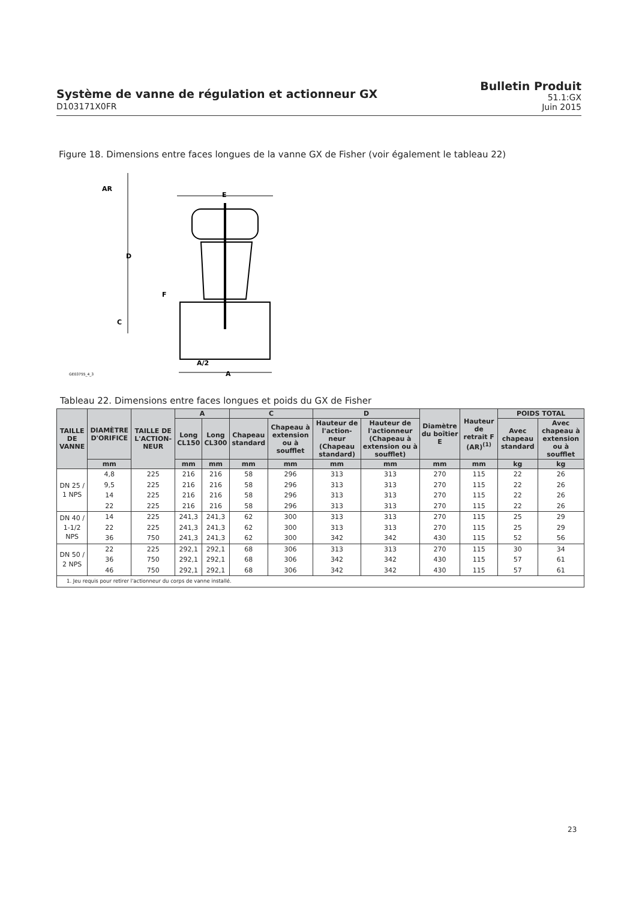Système de vanne de régulation et actionneur GX
D103171X0FR
Bulletin Produit
51.1:GX
Juin 2015
Figure 18. Dimensions entre faces longues de la vanne GX de Fisher (voir également le tableau 22)
AR
D
F
C
E
A/2
A
GE03755_4_3
Tableau 22. Dimensions entre faces longues et poids du GX de Fisher
| TAILLE DE VANNE | DIAMÈTRE D'ORIFICE | TAILLE DE L'ACTION-NEUR | A | | C | | D | | Diamètre du boîtier E | Hauteur de retrait F (AR)<sup>(1)</sup> | POIDS TOTAL | |
| --- | --- | --- | --- | --- | --- | --- | --- | --- | --- | --- | --- | --- |
| | | | Long CL150 | Long CL300 | Chapeau standard | Chapeau à extension ou à soufflet | Hauteur de l'action-neur (Chapeau standard) | Hauteur de l'actionneur (Chapeau à extension ou à soufflet) | | | Avec chapeau standard | Avec chapeau à extension ou à soufflet |
| | mm | | mm | mm | mm | mm | mm | mm | mm | mm | kg | kg |
| DN 25 / 1 NPS | 4,8 | 225 | 216 | 216 | 58 | 296 | 313 | 313 | 270 | 115 | 22 | 26 |
| | 9,5 | 225 | 216 | 216 | 58 | 296 | 313 | 313 | 270 | 115 | 22 | 26 |
| | 14 | 225 | 216 | 216 | 58 | 296 | 313 | 313 | 270 | 115 | 22 | 26 |
| | 22 | 225 | 216 | 216 | 58 | 296 | 313 | 313 | 270 | 115 | 22 | 26 |
| DN 40 / 1-1/2 NPS | 14 | 225 | 241,3 | 241,3 | 62 | 300 | 313 | 313 | 270 | 115 | 25 | 29 |
| | 22 | 225 | 241,3 | 241,3 | 62 | 300 | 313 | 313 | 270 | 115 | 25 | 29 |
| | 36 | 750 | 241,3 | 241,3 | 62 | 300 | 342 | 342 | 430 | 115 | 52 | 56 |
| DN 50 / 2 NPS | 22 | 225 | 292,1 | 292,1 | 68 | 306 | 313 | 313 | 270 | 115 | 30 | 34 |
| | 36 | 750 | 292,1 | 292,1 | 68 | 306 | 342 | 342 | 430 | 115 | 57 | 61 |
| | 46 | 750 | 292,1 | 292,1 | 68 | 306 | 342 | 342 | 430 | 115 | 57 | 61 |
| 1. Jeu requis pour retirer l'actionneur du corps de vanne installé. | | | | | | | | | | | | |
23